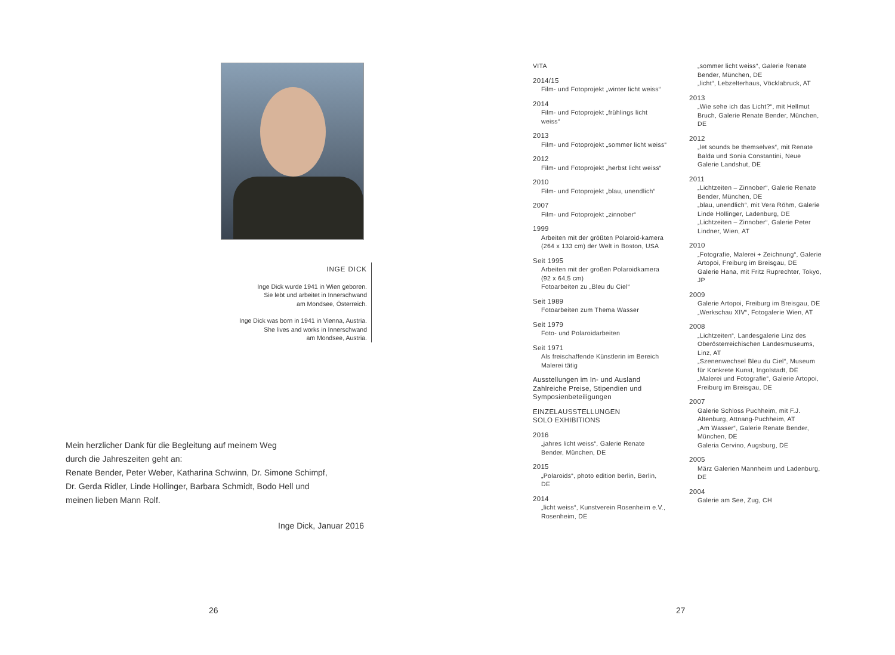INGE DICK
Inge Dick wurde 1941 in Wien geboren.
Sie lebt und arbeitet in Innerschwand
am Mondsee, Österreich.
Inge Dick was born in 1941 in Vienna, Austria.
She lives and works in Innerschwand
am Mondsee, Austria.
Mein herzlicher Dank für die Begleitung auf meinem Weg
durch die Jahreszeiten geht an:
Renate Bender, Peter Weber, Katharina Schwinn, Dr. Simone Schimpf,
Dr. Gerda Ridler, Linde Hollinger, Barbara Schmidt, Bodo Hell und
meinen lieben Mann Rolf.
Inge Dick, Januar 2016
26
VITA
2014/15
Film- und Fotoprojekt „winter licht weiss“
2014
Film- und Fotoprojekt „frühlings licht weiss“
2013
Film- und Fotoprojekt „sommer licht weiss“
2012
Film- und Fotoprojekt „herbst licht weiss“
2010
Film- und Fotoprojekt „blau, unendlich“
2007
Film- und Fotoprojekt „zinnober“
1999
Arbeiten mit der größten Polaroid-kamera (264 x 133 cm) der Welt in Boston, USA
Seit 1995
Arbeiten mit der großen Polaroidkamera (92 x 64,5 cm)
Fotoarbeiten zu „Bleu du Ciel“
Seit 1989
Fotoarbeiten zum Thema Wasser
Seit 1979
Foto- und Polaroidarbeiten
Seit 1971
Als freischaffende Künstlerin im Bereich Malerei tätig
Ausstellungen im In- und Ausland
Zahlreiche Preise, Stipendien und Symposienbeteiligungen
EINZELAUSSTELLUNGEN
SOLO EXHIBITIONS
2016
„jahres licht weiss“, Galerie Renate Bender, München, DE
2015
„Polaroids“, photo edition berlin, Berlin, DE
2014
„licht weiss“, Kunstverein Rosenheim e.V., Rosenheim, DE
„sommer licht weiss“, Galerie Renate Bender, München, DE
„licht“, Lebzelterhaus, Vöcklabruck, AT
2013
„Wie sehe ich das Licht?“, mit Hellmut Bruch, Galerie Renate Bender, München, DE
2012
„let sounds be themselves“, mit Renate Balda und Sonia Constantini, Neue Galerie Landshut, DE
2011
„Lichtzeiten – Zinnober“, Galerie Renate Bender, München, DE
„blau, unendlich“, mit Vera Röhm, Galerie Linde Hollinger, Ladenburg, DE
„Lichtzeiten – Zinnober“, Galerie Peter Lindner, Wien, AT
2010
„Fotografie, Malerei + Zeichnung“, Galerie Artopoi, Freiburg im Breisgau, DE
Galerie Hana, mit Fritz Ruprechter, Tokyo, JP
2009
Galerie Artopoi, Freiburg im Breisgau, DE
„Werkschau XIV“, Fotogalerie Wien, AT
2008
„Lichtzeiten“, Landesgalerie Linz des Oberösterreichischen Landesmuseums, Linz, AT
„Szenenwechsel Bleu du Ciel“, Museum für Konkrete Kunst, Ingolstadt, DE
„Malerei und Fotografie“, Galerie Artopoi, Freiburg im Breisgau, DE
2007
Galerie Schloss Puchheim, mit F.J. Altenburg, Attnang-Puchheim, AT
„Am Wasser“, Galerie Renate Bender, München, DE
Galeria Cervino, Augsburg, DE
2005
März Galerien Mannheim und Ladenburg, DE
2004
Galerie am See, Zug, CH
27